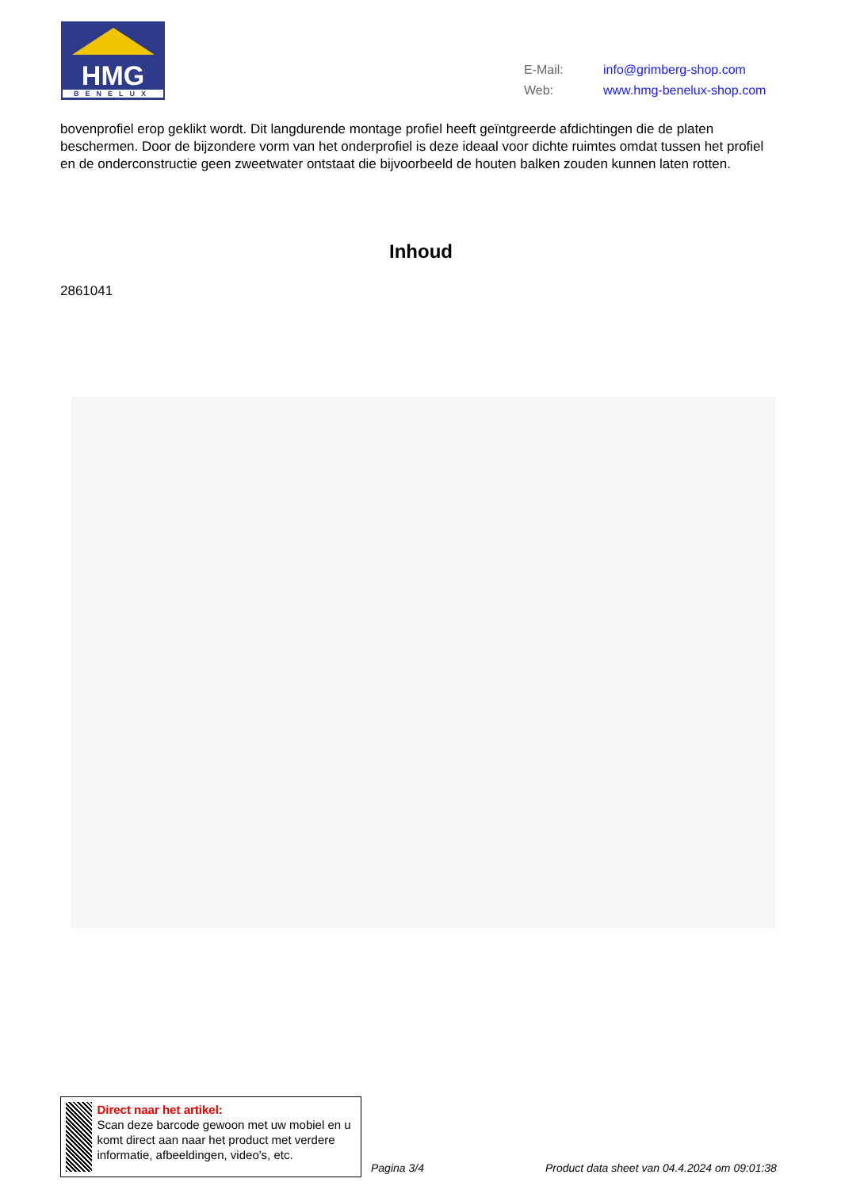HMG
BENELUX
E-Mail: info@grimberg-shop.com
Web: www.hmg-benelux-shop.com
bovenprofiel erop geklikt wordt. Dit langdurende montage profiel heeft geïntgreerde afdichtingen die de platen beschermen. Door de bijzondere vorm van het onderprofiel is deze ideaal voor dichte ruimtes omdat tussen het profiel en de onderconstructie geen zweetwater ontstaat die bijvoorbeeld de houten balken zouden kunnen laten rotten.
Inhoud
2861041
Direct naar het artikel:
Scan deze barcode gewoon met uw mobiel en u komt direct aan naar het product met verdere informatie, afbeeldingen, video's, etc.
Pagina 3/4
Product data sheet van 04.4.2024 om 09:01:38